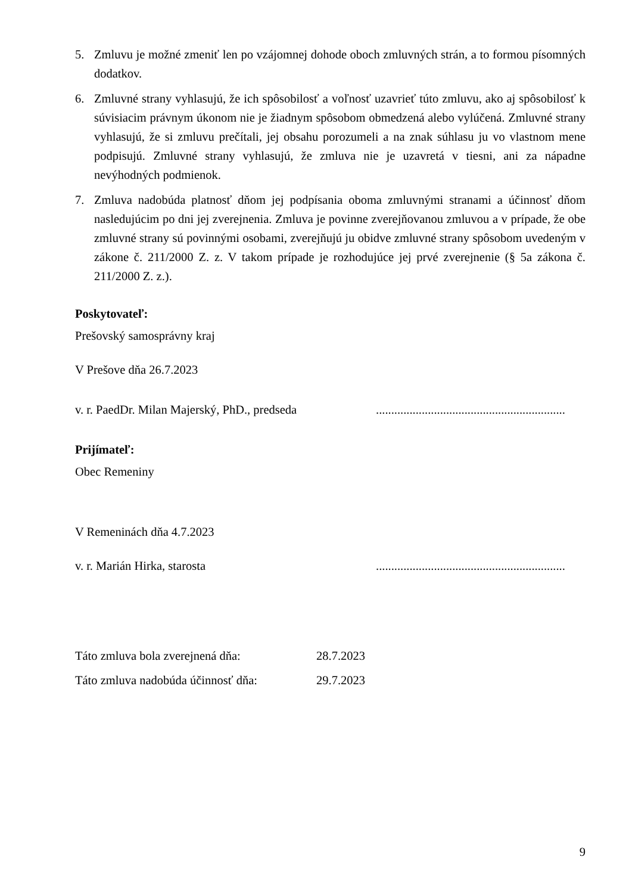5. Zmluvu je možné zmeniť len po vzájomnej dohode oboch zmluvných strán, a to formou písomných dodatkov.
6. Zmluvné strany vyhlasujú, že ich spôsobilosť a voľnosť uzavrieť túto zmluvu, ako aj spôsobilosť k súvisiacim právnym úkonom nie je žiadnym spôsobom obmedzená alebo vylúčená. Zmluvné strany vyhlasujú, že si zmluvu prečítali, jej obsahu porozumeli a na znak súhlasu ju vo vlastnom mene podpisujú. Zmluvné strany vyhlasujú, že zmluva nie je uzavretá v tiesni, ani za nápadne nevýhodných podmienok.
7. Zmluva nadobúda platnosť dňom jej podpísania oboma zmluvnými stranami a účinnosť dňom nasledujúcim po dni jej zverejnenia. Zmluva je povinne zverejňovanou zmluvou a v prípade, že obe zmluvné strany sú povinnými osobami, zverejňujú ju obidve zmluvné strany spôsobom uvedeným v zákone č. 211/2000 Z. z. V takom prípade je rozhodujúce jej prvé zverejnenie (§ 5a zákona č. 211/2000 Z. z.).
Poskytovateľ:
Prešovský samosprávny kraj
V Prešove dňa 26.7.2023
v. r. PaedDr. Milan Majerský, PhD., predseda..............................................................
Prijímateľ:
Obec Remeniny
V Remeninách dňa 4.7.2023
v. r. Marián Hirka, starosta..............................................................
Táto zmluva bola zverejnená dňa: 28.7.2023
Táto zmluva nadobúda účinnosť dňa: 29.7.2023
9